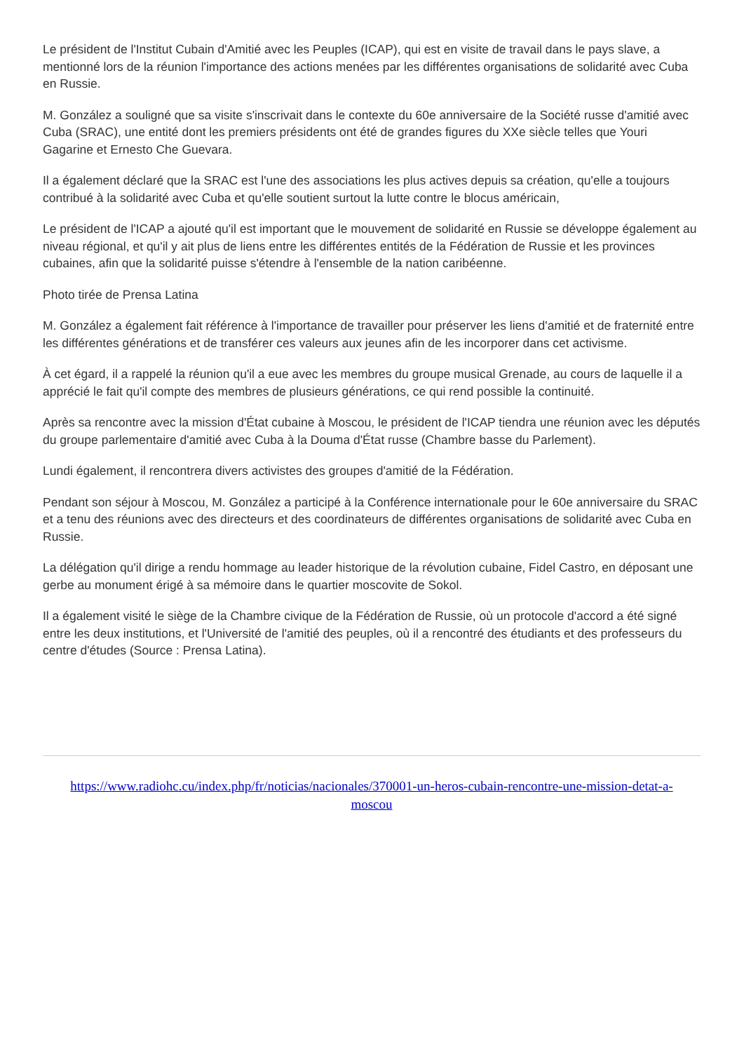Le président de l'Institut Cubain d'Amitié avec les Peuples (ICAP), qui est en visite de travail dans le pays slave, a mentionné lors de la réunion l'importance des actions menées par les différentes organisations de solidarité avec Cuba en Russie.
M. González a souligné que sa visite s'inscrivait dans le contexte du 60e anniversaire de la Société russe d'amitié avec Cuba (SRAC), une entité dont les premiers présidents ont été de grandes figures du XXe siècle telles que Youri Gagarine et Ernesto Che Guevara.
Il a également déclaré que la SRAC est l'une des associations les plus actives depuis sa création, qu'elle a toujours contribué à la solidarité avec Cuba et qu'elle soutient surtout la lutte contre le blocus américain,
Le président de l'ICAP a ajouté qu'il est important que le mouvement de solidarité en Russie se développe également au niveau régional, et qu'il y ait plus de liens entre les différentes entités de la Fédération de Russie et les provinces cubaines, afin que la solidarité puisse s'étendre à l'ensemble de la nation caribéenne.
Photo tirée de Prensa Latina
M. González a également fait référence à l'importance de travailler pour préserver les liens d'amitié et de fraternité entre les différentes générations et de transférer ces valeurs aux jeunes afin de les incorporer dans cet activisme.
À cet égard, il a rappelé la réunion qu'il a eue avec les membres du groupe musical Grenade, au cours de laquelle il a apprécié le fait qu'il compte des membres de plusieurs générations, ce qui rend possible la continuité.
Après sa rencontre avec la mission d'État cubaine à Moscou, le président de l'ICAP tiendra une réunion avec les députés du groupe parlementaire d'amitié avec Cuba à la Douma d'État russe (Chambre basse du Parlement).
Lundi également, il rencontrera divers activistes des groupes d'amitié de la Fédération.
Pendant son séjour à Moscou, M. González a participé à la Conférence internationale pour le 60e anniversaire du SRAC et a tenu des réunions avec des directeurs et des coordinateurs de différentes organisations de solidarité avec Cuba en Russie.
La délégation qu'il dirige a rendu hommage au leader historique de la révolution cubaine, Fidel Castro, en déposant une gerbe au monument érigé à sa mémoire dans le quartier moscovite de Sokol.
Il a également visité le siège de la Chambre civique de la Fédération de Russie, où un protocole d'accord a été signé entre les deux institutions, et l'Université de l'amitié des peuples, où il a rencontré des étudiants et des professeurs du centre d'études (Source : Prensa Latina).
https://www.radiohc.cu/index.php/fr/noticias/nacionales/370001-un-heros-cubain-rencontre-une-mission-detat-a-moscou